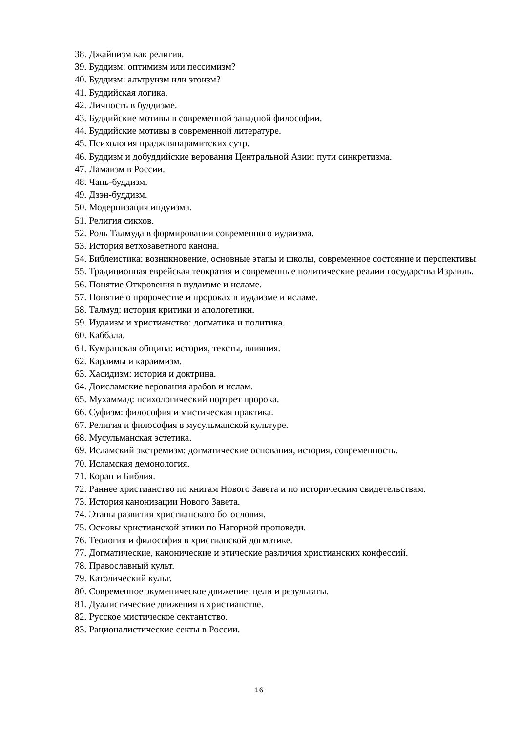38. Джайнизм как религия.
39. Буддизм: оптимизм или пессимизм?
40. Буддизм: альтруизм или эгоизм?
41. Буддийская логика.
42. Личность в буддизме.
43. Буддийские мотивы в современной западной философии.
44. Буддийские мотивы в современной литературе.
45. Психология праджняпарамитских сутр.
46. Буддизм и добуддийские верования Центральной Азии: пути синкретизма.
47. Ламаизм в России.
48. Чань-буддизм.
49. Дзэн-буддизм.
50. Модернизация индуизма.
51. Религия сикхов.
52. Роль Талмуда в формировании современного иудаизма.
53. История ветхозаветного канона.
54. Библеистика: возникновение, основные этапы и школы, современное состояние и перспективы.
55. Традиционная еврейская теократия и современные политические реалии государства Израиль.
56. Понятие Откровения в иудаизме и исламе.
57. Понятие о пророчестве и пророках в иудаизме и исламе.
58. Талмуд: история критики и апологетики.
59. Иудаизм и христианство: догматика и политика.
60. Каббала.
61. Кумранская община: история, тексты, влияния.
62. Караимы и караимизм.
63. Хасидизм: история и доктрина.
64. Доисламские верования арабов и ислам.
65. Мухаммад: психологический портрет пророка.
66. Суфизм: философия и мистическая практика.
67. Религия и философия в мусульманской культуре.
68. Мусульманская эстетика.
69. Исламский экстремизм: догматические основания, история, современность.
70. Исламская демонология.
71. Коран и Библия.
72. Раннее христианство по книгам Нового Завета и по историческим свидетельствам.
73. История канонизации Нового Завета.
74. Этапы развития христианского богословия.
75. Основы христианской этики по Нагорной проповеди.
76. Теология и философия в христианской догматике.
77. Догматические, канонические и этические различия христианских конфессий.
78. Православный культ.
79. Католический культ.
80. Современное экуменическое движение: цели и результаты.
81. Дуалистические движения в христианстве.
82. Русское мистическое сектантство.
83. Рационалистические секты в России.
16